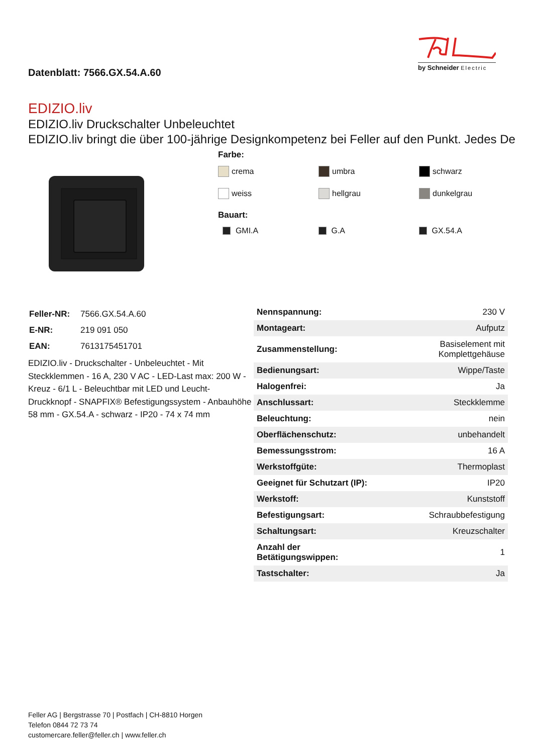Datenblatt: 7566.GX.54.A.60
by Schneider Electric
EDIZIO.liv
EDIZIO.liv Druckschalter Unbeleuchtet
EDIZIO.liv bringt die über 100-jährige Designkompetenz bei Feller auf den Punkt. Jedes De
Farbe:
crema umbra schwarz
weiss hellgrau dunkelgrau
Bauart:
GMI.A G.A GX.54.A
| Feller-NR: | 7566.GX.54.A.60 |
| E-NR: | 219 091 050 |
| EAN: | 7613175451701 |
EDIZIO.liv - Druckschalter - Unbeleuchtet - Mit Steckklemmen - 16 A, 230 V AC - LED-Last max: 200 W - Kreuz - 6/1 L - Beleuchtbar mit LED und Leucht-Druckknopf - SNAPFIX® Befestigungssystem - Anbauhöhe 58 mm - GX.54.A - schwarz - IP20 - 74 x 74 mm
| Nennspannung: | 230 V |
| Montageart: | Aufputz |
| Zusammenstellung: | Basiselement mit Komplettgehäuse |
| Bedienungsart: | Wippe/Taste |
| Halogenfrei: | Ja |
| Anschlussart: | Steckklemme |
| Beleuchtung: | nein |
| Oberflächenschutz: | unbehandelt |
| Bemessungsstrom: | 16 A |
| Werkstoffgüte: | Thermoplast |
| Geeignet für Schutzart (IP): | IP20 |
| Werkstoff: | Kunststoff |
| Befestigungsart: | Schraubbefestigung |
| Schaltungsart: | Kreuzschalter |
| Anzahl der Betätigungswippen: | 1 |
| Tastschalter: | Ja |
Feller AG | Bergstrasse 70 | Postfach | CH-8810 Horgen
Telefon 0844 72 73 74
customercare.feller@feller.ch | www.feller.ch